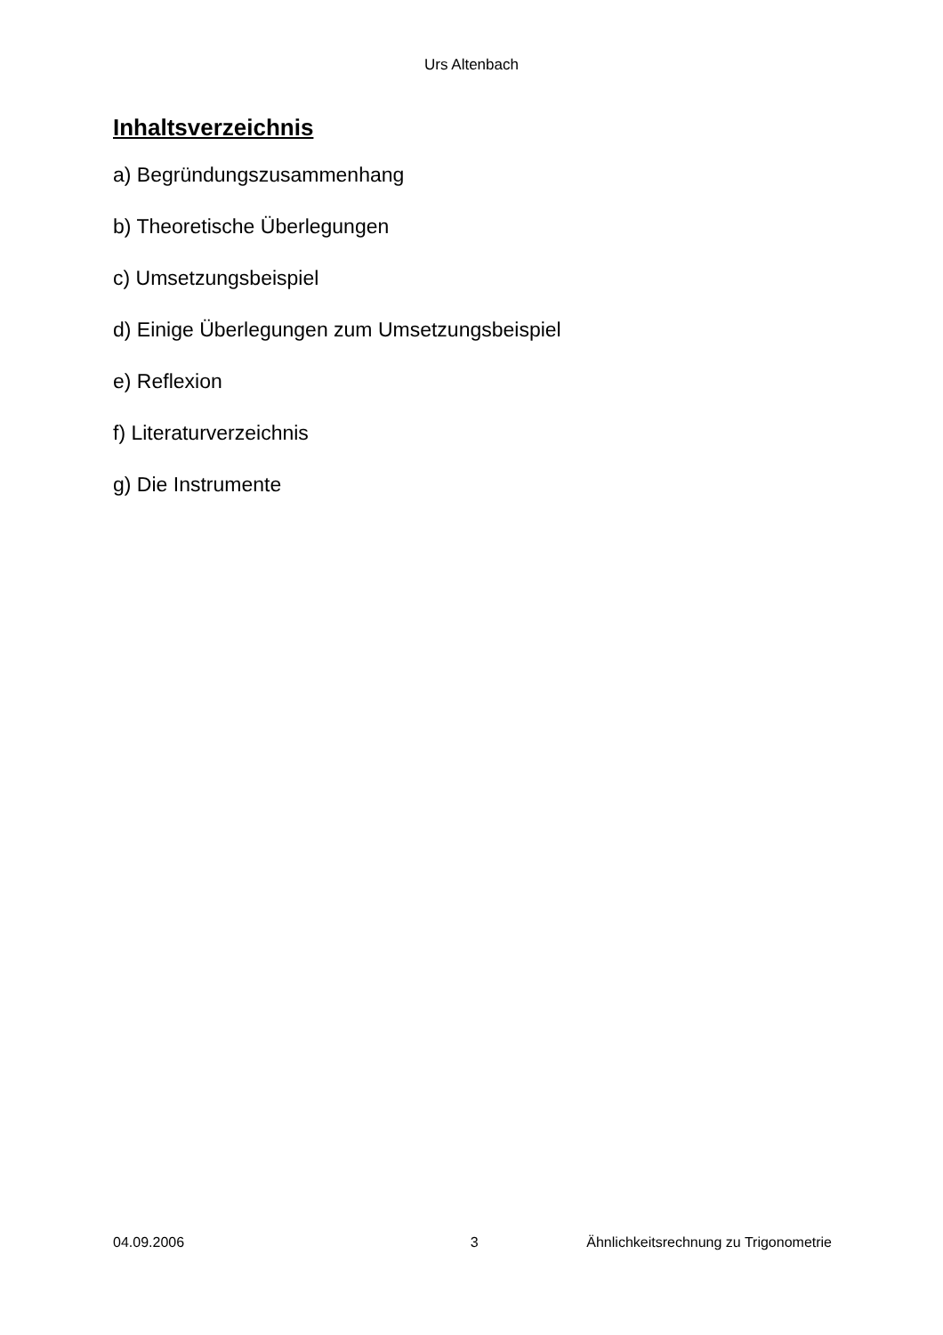Urs Altenbach
Inhaltsverzeichnis
a) Begründungszusammenhang
b) Theoretische Überlegungen
c) Umsetzungsbeispiel
d) Einige Überlegungen zum Umsetzungsbeispiel
e) Reflexion
f) Literaturverzeichnis
g) Die Instrumente
04.09.2006 3 Ähnlichkeitsrechnung zu Trigonometrie